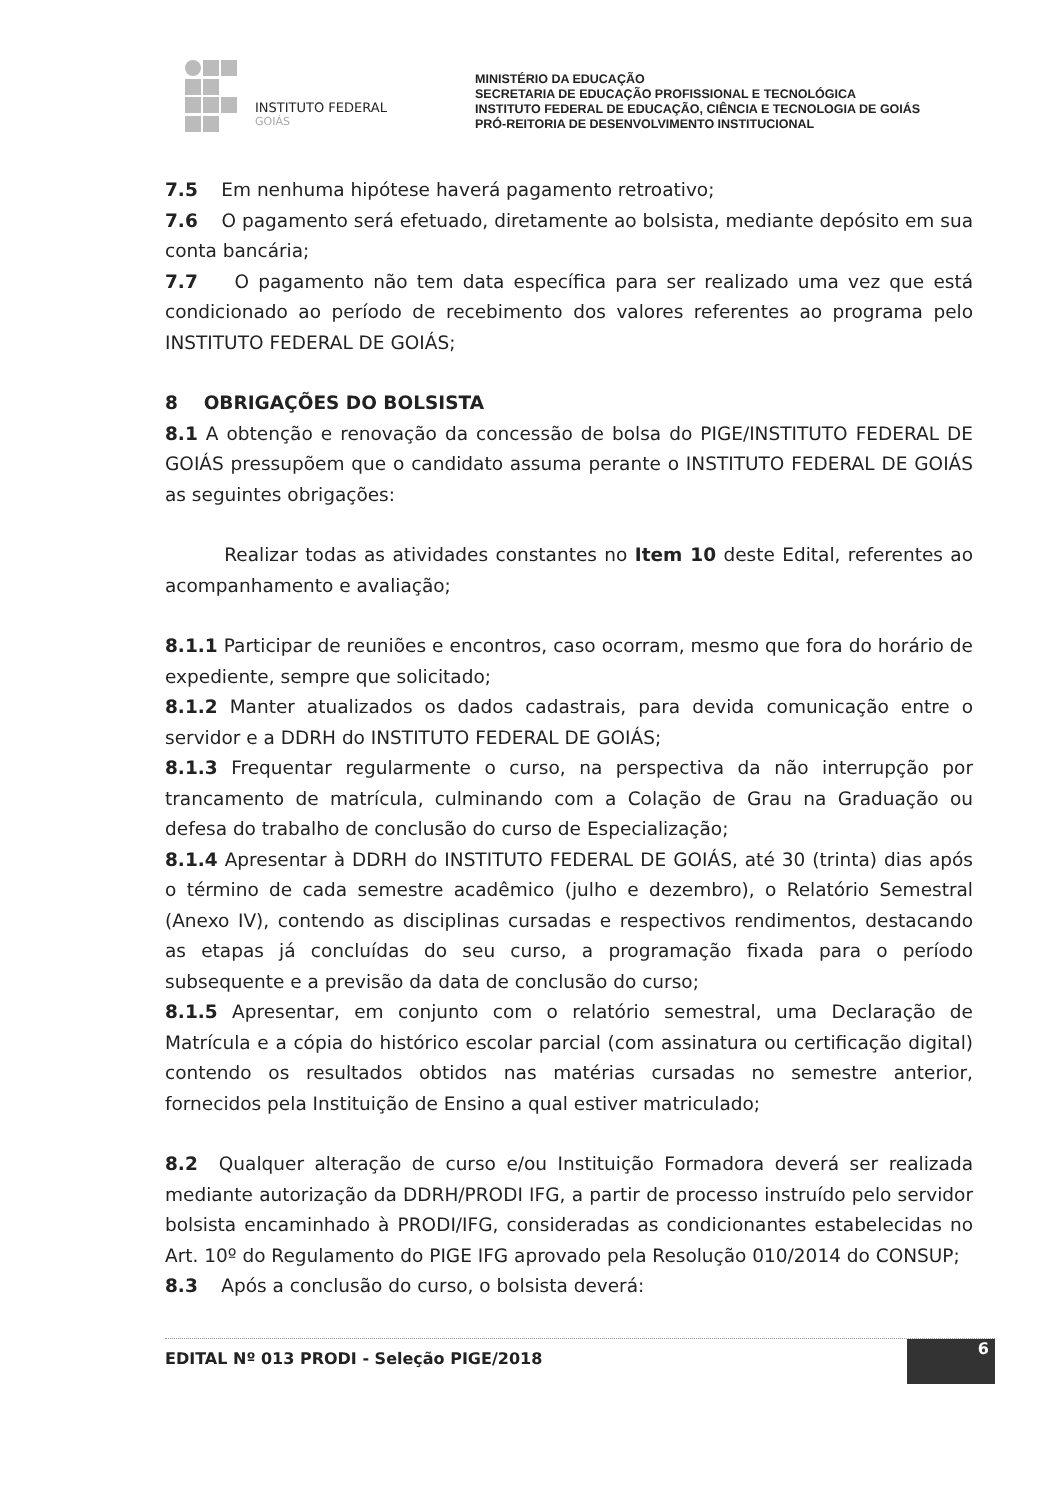INSTITUTO FEDERAL
GOIÁS
MINISTÉRIO DA EDUCAÇÃO
SECRETARIA DE EDUCAÇÃO PROFISSIONAL E TECNOLÓGICA
INSTITUTO FEDERAL DE EDUCAÇÃO, CIÊNCIA E TECNOLOGIA DE GOIÁS
PRÓ-REITORIA DE DESENVOLVIMENTO INSTITUCIONAL
7.5 Em nenhuma hipótese haverá pagamento retroativo;
7.6 O pagamento será efetuado, diretamente ao bolsista, mediante depósito em sua conta bancária;
7.7 O pagamento não tem data específica para ser realizado uma vez que está condicionado ao período de recebimento dos valores referentes ao programa pelo INSTITUTO FEDERAL DE GOIÁS;
8 OBRIGAÇÕES DO BOLSISTA
8.1 A obtenção e renovação da concessão de bolsa do PIGE/INSTITUTO FEDERAL DE GOIÁS pressupõem que o candidato assuma perante o INSTITUTO FEDERAL DE GOIÁS as seguintes obrigações:
Realizar todas as atividades constantes no Item 10 deste Edital, referentes ao acompanhamento e avaliação;
8.1.1 Participar de reuniões e encontros, caso ocorram, mesmo que fora do horário de expediente, sempre que solicitado;
8.1.2 Manter atualizados os dados cadastrais, para devida comunicação entre o servidor e a DDRH do INSTITUTO FEDERAL DE GOIÁS;
8.1.3 Frequentar regularmente o curso, na perspectiva da não interrupção por trancamento de matrícula, culminando com a Colação de Grau na Graduação ou defesa do trabalho de conclusão do curso de Especialização;
8.1.4 Apresentar à DDRH do INSTITUTO FEDERAL DE GOIÁS, até 30 (trinta) dias após o término de cada semestre acadêmico (julho e dezembro), o Relatório Semestral (Anexo IV), contendo as disciplinas cursadas e respectivos rendimentos, destacando as etapas já concluídas do seu curso, a programação fixada para o período subsequente e a previsão da data de conclusão do curso;
8.1.5 Apresentar, em conjunto com o relatório semestral, uma Declaração de Matrícula e a cópia do histórico escolar parcial (com assinatura ou certificação digital) contendo os resultados obtidos nas matérias cursadas no semestre anterior, fornecidos pela Instituição de Ensino a qual estiver matriculado;
8.2 Qualquer alteração de curso e/ou Instituição Formadora deverá ser realizada mediante autorização da DDRH/PRODI IFG, a partir de processo instruído pelo servidor bolsista encaminhado à PRODI/IFG, consideradas as condicionantes estabelecidas no Art. 10º do Regulamento do PIGE IFG aprovado pela Resolução 010/2014 do CONSUP;
8.3 Após a conclusão do curso, o bolsista deverá:
EDITAL Nº 013 PRODI - Seleção PIGE/2018
6